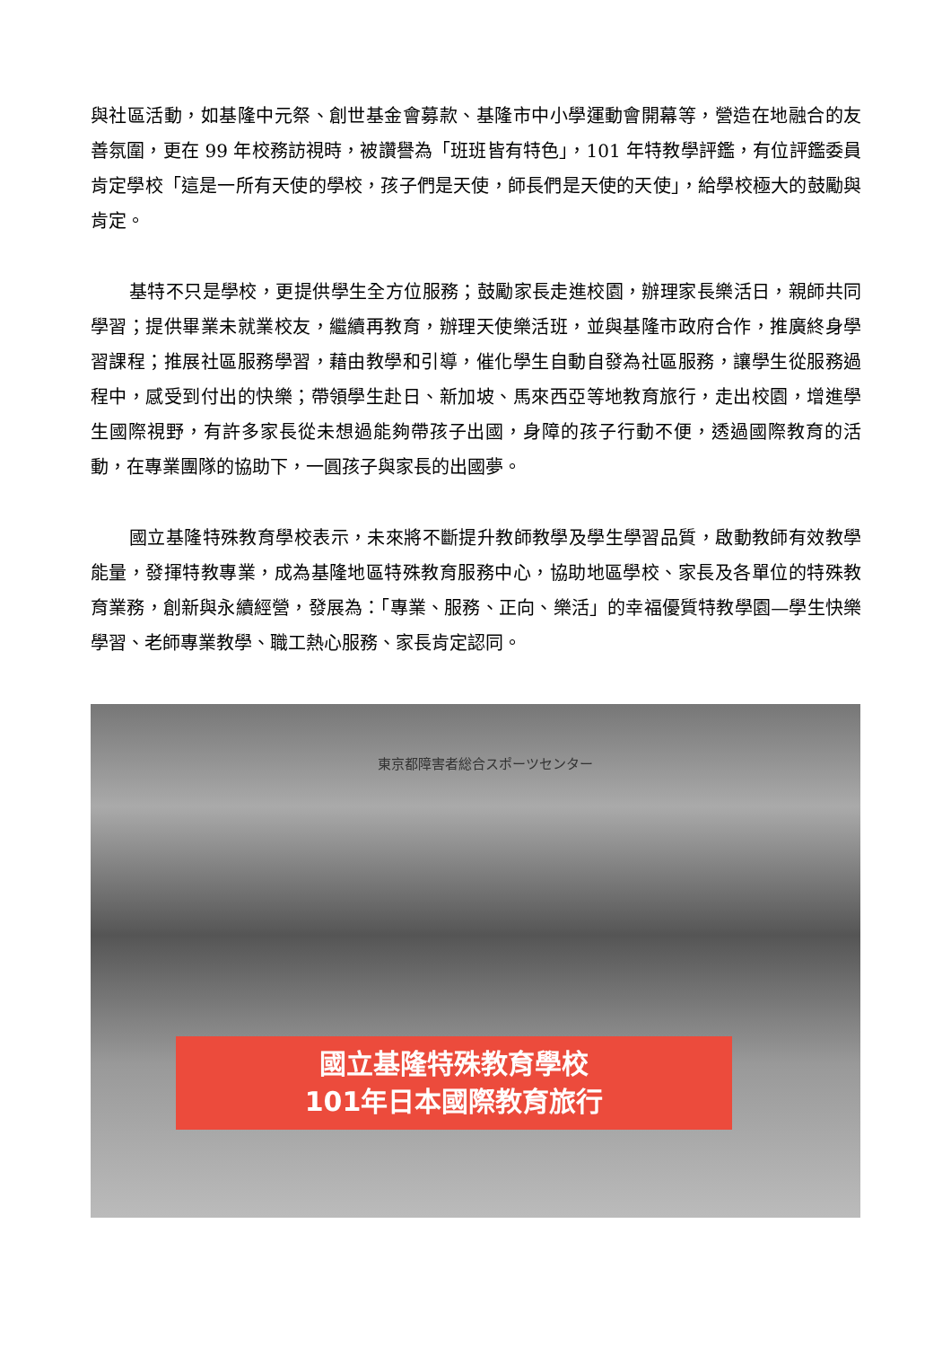與社區活動，如基隆中元祭、創世基金會募款、基隆市中小學運動會開幕等，營造在地融合的友善氛圍，更在 99 年校務訪視時，被讚譽為「班班皆有特色」，101 年特教學評鑑，有位評鑑委員肯定學校「這是一所有天使的學校，孩子們是天使，師長們是天使的天使」，給學校極大的鼓勵與肯定。
基特不只是學校，更提供學生全方位服務；鼓勵家長走進校園，辦理家長樂活日，親師共同學習；提供畢業未就業校友，繼續再教育，辦理天使樂活班，並與基隆市政府合作，推廣終身學習課程；推展社區服務學習，藉由教學和引導，催化學生自動自發為社區服務，讓學生從服務過程中，感受到付出的快樂；帶領學生赴日、新加坡、馬來西亞等地教育旅行，走出校園，增進學生國際視野，有許多家長從未想過能夠帶孩子出國，身障的孩子行動不便，透過國際教育的活動，在專業團隊的協助下，一圓孩子與家長的出國夢。
國立基隆特殊教育學校表示，未來將不斷提升教師教學及學生學習品質，啟動教師有效教學能量，發揮特教專業，成為基隆地區特殊教育服務中心，協助地區學校、家長及各單位的特殊教育業務，創新與永續經營，發展為：「專業、服務、正向、樂活」的幸福優質特教學園—學生快樂學習、老師專業教學、職工熱心服務、家長肯定認同。
東京都障害者総合スポーツセンター
國立基隆特殊教育學校
101年日本國際教育旅行